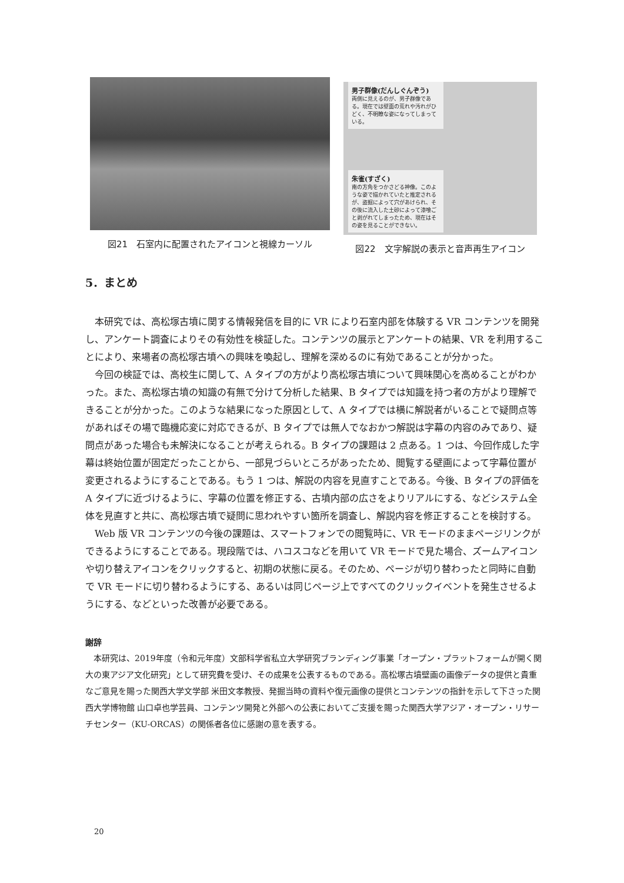図21　石室内に配置されたアイコンと視線カーソル
男子群像(だんしぐんぞう)
両側に見えるのが、男子群像である。現在では壁面の荒れや汚れがひどく、不明瞭な姿になってしまっている。
朱雀(すざく)
南の方角をつかさどる神像。このような姿で描かれていたと推定されるが、盗掘によって穴があけられ、その後に流入した土砂によって漆喰ごと剥がれてしまったため、現在はその姿を見ることができない。
図22　文字解説の表示と音声再生アイコン
5．まとめ
本研究では、高松塚古墳に関する情報発信を目的に VR により石室内部を体験する VR コンテンツを開発し、アンケート調査によりその有効性を検証した。コンテンツの展示とアンケートの結果、VR を利用することにより、来場者の高松塚古墳への興味を喚起し、理解を深めるのに有効であることが分かった。
今回の検証では、高校生に関して、A タイプの方がより高松塚古墳について興味関心を高めることがわかった。また、高松塚古墳の知識の有無で分けて分析した結果、B タイプでは知識を持つ者の方がより理解できることが分かった。このような結果になった原因として、A タイプでは横に解説者がいることで疑問点等があればその場で臨機応変に対応できるが、B タイプでは無人でなおかつ解説は字幕の内容のみであり、疑問点があった場合も未解決になることが考えられる。B タイプの課題は 2 点ある。1 つは、今回作成した字幕は終始位置が固定だったことから、一部見づらいところがあったため、閲覧する壁画によって字幕位置が変更されるようにすることである。もう 1 つは、解説の内容を見直すことである。今後、B タイプの評価を A タイプに近づけるように、字幕の位置を修正する、古墳内部の広さをよりリアルにする、などシステム全体を見直すと共に、高松塚古墳で疑問に思われやすい箇所を調査し、解説内容を修正することを検討する。
Web 版 VR コンテンツの今後の課題は、スマートフォンでの閲覧時に、VR モードのままページリンクができるようにすることである。現段階では、ハコスコなどを用いて VR モードで見た場合、ズームアイコンや切り替えアイコンをクリックすると、初期の状態に戻る。そのため、ページが切り替わったと同時に自動で VR モードに切り替わるようにする、あるいは同じページ上ですべてのクリックイベントを発生させるようにする、などといった改善が必要である。
謝辞
本研究は、2019年度（令和元年度）文部科学省私立大学研究ブランディング事業「オープン・プラットフォームが開く関大の東アジア文化研究」として研究費を受け、その成果を公表するものである。高松塚古墳壁画の画像データの提供と貴重なご意見を賜った関西大学文学部 米田文孝教授、発掘当時の資料や復元画像の提供とコンテンツの指針を示して下さった関西大学博物館 山口卓也学芸員、コンテンツ開発と外部への公表においてご支援を賜った関西大学アジア・オープン・リサーチセンター（KU-ORCAS）の関係者各位に感謝の意を表する。
20